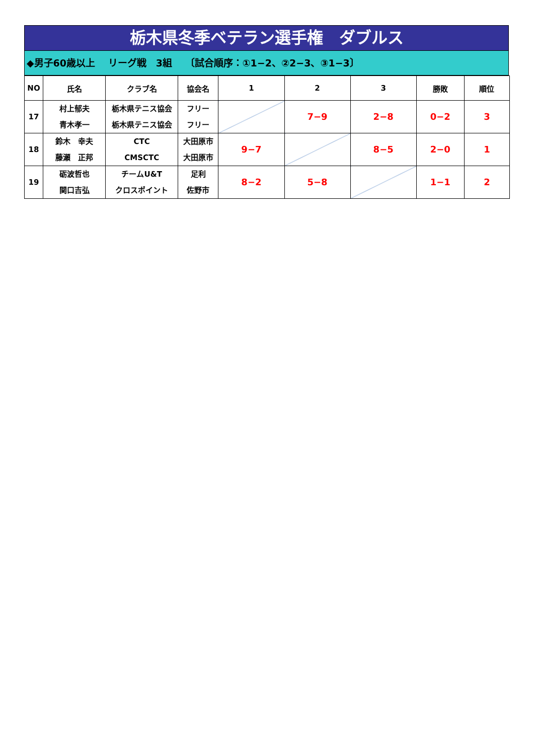栃木県冬季ベテラン選手権　ダブルス
◆男子60歳以上　 リーグ戦　3組　 〔試合順序：①1−2、②2−3、③1−3〕
| NO | 氏名 | クラブ名 | 協会名 | 1 | 2 | 3 | 勝敗 | 順位 |
| --- | --- | --- | --- | --- | --- | --- | --- | --- |
| 17 | 村上郁夫 青木孝一 | 栃木県テニス協会 栃木県テニス協会 | フリー フリー | | 7−9 | 2−8 | 0−2 | 3 |
| 18 | 鈴木 幸夫 藤瀬 正邦 | CTC CMSCTC | 大田原市 大田原市 | 9−7 | | 8−5 | 2−0 | 1 |
| 19 | 砺波哲也 関口吉弘 | チームU&T クロスポイント | 足利 佐野市 | 8−2 | 5−8 | | 1−1 | 2 |